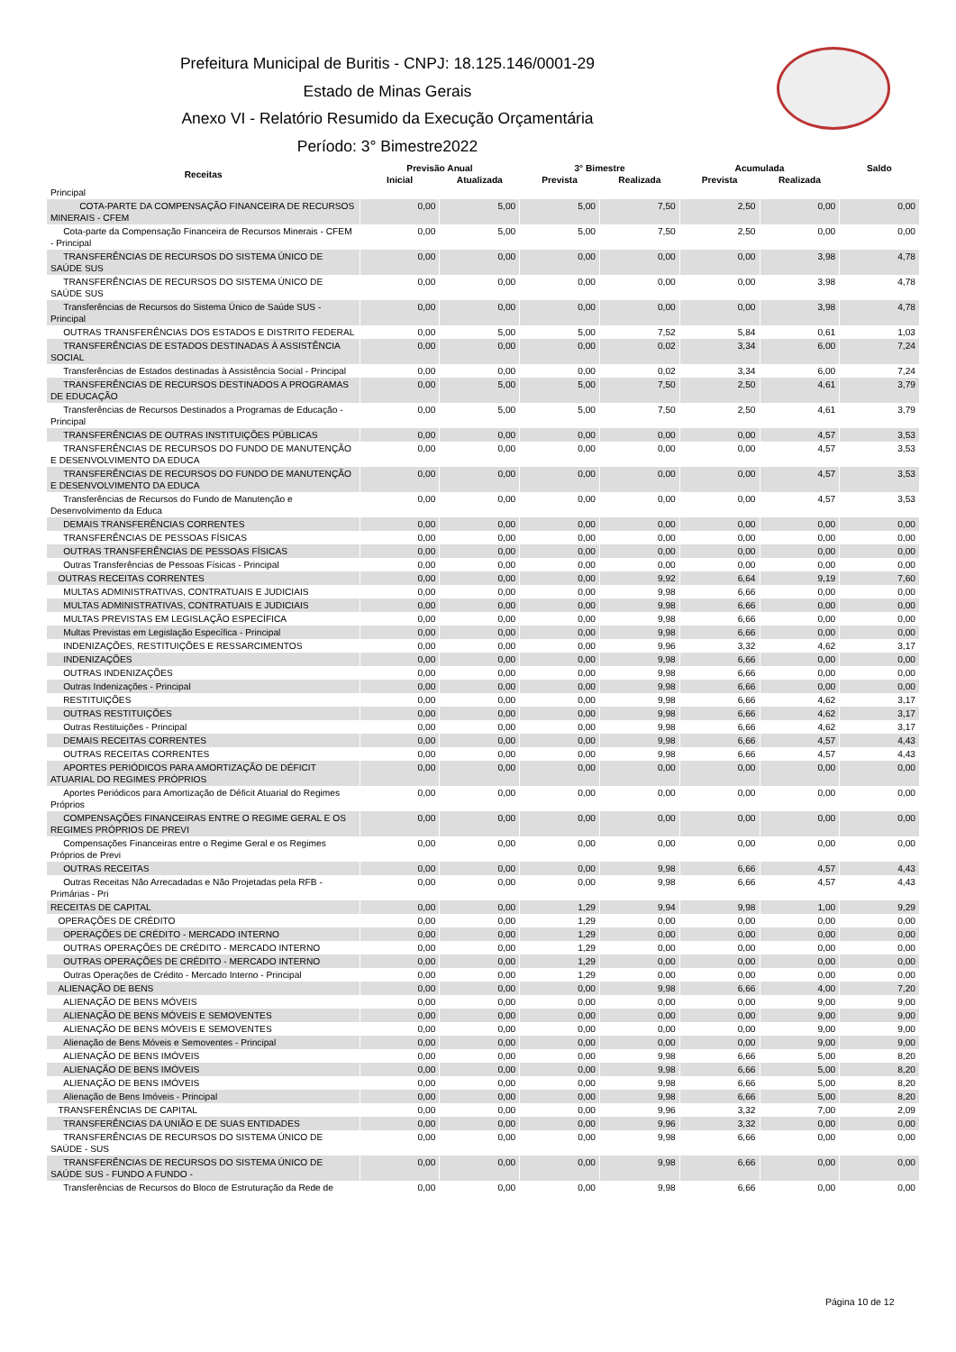Prefeitura Municipal de Buritis - CNPJ: 18.125.146/0001-29
Estado de Minas Gerais
Anexo VI - Relatório Resumido da Execução Orçamentária
Período: 3° Bimestre2022
| Receitas | Previsão Anual | | 3° Bimestre | | Acumulada | | Saldo |
| --- | --- | --- | --- | --- | --- | --- | --- |
| | Inicial | Atualizada | Prevista | Realizada | Prevista | Realizada | |
| Principal | | | | | | | |
| COTA-PARTE DA COMPENSAÇÃO FINANCEIRA DE RECURSOS MINERAIS - CFEM | 0,00 | 5,00 | 5,00 | 7,50 | 2,50 | 0,00 | 0,00 |
| Cota-parte da Compensação Financeira de Recursos Minerais - CFEM - Principal | 0,00 | 5,00 | 5,00 | 7,50 | 2,50 | 0,00 | 0,00 |
| TRANSFERÊNCIAS DE RECURSOS DO SISTEMA ÚNICO DE SAÚDE SUS | 0,00 | 0,00 | 0,00 | 0,00 | 0,00 | 3,98 | 4,78 |
| TRANSFERÊNCIAS DE RECURSOS DO SISTEMA ÚNICO DE SAÚDE SUS | 0,00 | 0,00 | 0,00 | 0,00 | 0,00 | 3,98 | 4,78 |
| Transferências de Recursos do Sistema Único de Saúde SUS - Principal | 0,00 | 0,00 | 0,00 | 0,00 | 0,00 | 3,98 | 4,78 |
| OUTRAS TRANSFERÊNCIAS DOS ESTADOS E DISTRITO FEDERAL | 0,00 | 5,00 | 5,00 | 7,52 | 5,84 | 0,61 | 1,03 |
| TRANSFERÊNCIAS DE ESTADOS DESTINADAS À ASSISTÊNCIA SOCIAL | 0,00 | 0,00 | 0,00 | 0,02 | 3,34 | 6,00 | 7,24 |
| Transferências de Estados destinadas à Assistência Social - Principal | 0,00 | 0,00 | 0,00 | 0,02 | 3,34 | 6,00 | 7,24 |
| TRANSFERÊNCIAS DE RECURSOS DESTINADOS A PROGRAMAS DE EDUCAÇÃO | 0,00 | 5,00 | 5,00 | 7,50 | 2,50 | 4,61 | 3,79 |
| Transferências de Recursos Destinados a Programas de Educação - Principal | 0,00 | 5,00 | 5,00 | 7,50 | 2,50 | 4,61 | 3,79 |
| TRANSFERÊNCIAS DE OUTRAS INSTITUIÇÕES PÚBLICAS | 0,00 | 0,00 | 0,00 | 0,00 | 0,00 | 4,57 | 3,53 |
| TRANSFERÊNCIAS DE RECURSOS DO FUNDO DE MANUTENÇÃO E DESENVOLVIMENTO DA EDUCA | 0,00 | 0,00 | 0,00 | 0,00 | 0,00 | 4,57 | 3,53 |
| TRANSFERÊNCIAS DE RECURSOS DO FUNDO DE MANUTENÇÃO E DESENVOLVIMENTO DA EDUCA | 0,00 | 0,00 | 0,00 | 0,00 | 0,00 | 4,57 | 3,53 |
| Transferências de Recursos do Fundo de Manutenção e Desenvolvimento da Educa | 0,00 | 0,00 | 0,00 | 0,00 | 0,00 | 4,57 | 3,53 |
| DEMAIS TRANSFERÊNCIAS CORRENTES | 0,00 | 0,00 | 0,00 | 0,00 | 0,00 | 0,00 | 0,00 |
| TRANSFERÊNCIAS DE PESSOAS FÍSICAS | 0,00 | 0,00 | 0,00 | 0,00 | 0,00 | 0,00 | 0,00 |
| OUTRAS TRANSFERÊNCIAS DE PESSOAS FÍSICAS | 0,00 | 0,00 | 0,00 | 0,00 | 0,00 | 0,00 | 0,00 |
| Outras Transferências de Pessoas Físicas - Principal | 0,00 | 0,00 | 0,00 | 0,00 | 0,00 | 0,00 | 0,00 |
| OUTRAS RECEITAS CORRENTES | 0,00 | 0,00 | 0,00 | 9,92 | 6,64 | 9,19 | 7,60 |
| MULTAS ADMINISTRATIVAS, CONTRATUAIS E JUDICIAIS | 0,00 | 0,00 | 0,00 | 9,98 | 6,66 | 0,00 | 0,00 |
| MULTAS ADMINISTRATIVAS, CONTRATUAIS E JUDICIAIS | 0,00 | 0,00 | 0,00 | 9,98 | 6,66 | 0,00 | 0,00 |
| MULTAS PREVISTAS EM LEGISLAÇÃO ESPECÍFICA | 0,00 | 0,00 | 0,00 | 9,98 | 6,66 | 0,00 | 0,00 |
| Multas Previstas em Legislação Específica - Principal | 0,00 | 0,00 | 0,00 | 9,98 | 6,66 | 0,00 | 0,00 |
| INDENIZAÇÕES, RESTITUIÇÕES E RESSARCIMENTOS | 0,00 | 0,00 | 0,00 | 9,96 | 3,32 | 4,62 | 3,17 |
| INDENIZAÇÕES | 0,00 | 0,00 | 0,00 | 9,98 | 6,66 | 0,00 | 0,00 |
| OUTRAS INDENIZAÇÕES | 0,00 | 0,00 | 0,00 | 9,98 | 6,66 | 0,00 | 0,00 |
| Outras Indenizações - Principal | 0,00 | 0,00 | 0,00 | 9,98 | 6,66 | 0,00 | 0,00 |
| RESTITUIÇÕES | 0,00 | 0,00 | 0,00 | 9,98 | 6,66 | 4,62 | 3,17 |
| OUTRAS RESTITUIÇÕES | 0,00 | 0,00 | 0,00 | 9,98 | 6,66 | 4,62 | 3,17 |
| Outras Restituições - Principal | 0,00 | 0,00 | 0,00 | 9,98 | 6,66 | 4,62 | 3,17 |
| DEMAIS RECEITAS CORRENTES | 0,00 | 0,00 | 0,00 | 9,98 | 6,66 | 4,57 | 4,43 |
| OUTRAS RECEITAS CORRENTES | 0,00 | 0,00 | 0,00 | 9,98 | 6,66 | 4,57 | 4,43 |
| APORTES PERIÓDICOS PARA AMORTIZAÇÃO DE DÉFICIT ATUARIAL DO REGIMES PRÓPRIOS | 0,00 | 0,00 | 0,00 | 0,00 | 0,00 | 0,00 | 0,00 |
| Aportes Periódicos para Amortização de Déficit Atuarial do Regimes Próprios | 0,00 | 0,00 | 0,00 | 0,00 | 0,00 | 0,00 | 0,00 |
| COMPENSAÇÕES FINANCEIRAS ENTRE O REGIME GERAL E OS REGIMES PRÓPRIOS DE PREVI | 0,00 | 0,00 | 0,00 | 0,00 | 0,00 | 0,00 | 0,00 |
| Compensações Financeiras entre o Regime Geral e os Regimes Próprios de Previ | 0,00 | 0,00 | 0,00 | 0,00 | 0,00 | 0,00 | 0,00 |
| OUTRAS RECEITAS | 0,00 | 0,00 | 0,00 | 9,98 | 6,66 | 4,57 | 4,43 |
| Outras Receitas Não Arrecadadas e Não Projetadas pela RFB - Primárias - Pri | 0,00 | 0,00 | 0,00 | 9,98 | 6,66 | 4,57 | 4,43 |
| RECEITAS DE CAPITAL | 0,00 | 0,00 | 1,29 | 9,94 | 9,98 | 1,00 | 9,29 |
| OPERAÇÕES DE CRÉDITO | 0,00 | 0,00 | 1,29 | 0,00 | 0,00 | 0,00 | 0,00 |
| OPERAÇÕES DE CRÉDITO - MERCADO INTERNO | 0,00 | 0,00 | 1,29 | 0,00 | 0,00 | 0,00 | 0,00 |
| OUTRAS OPERAÇÕES DE CRÉDITO - MERCADO INTERNO | 0,00 | 0,00 | 1,29 | 0,00 | 0,00 | 0,00 | 0,00 |
| OUTRAS OPERAÇÕES DE CRÉDITO - MERCADO INTERNO | 0,00 | 0,00 | 1,29 | 0,00 | 0,00 | 0,00 | 0,00 |
| Outras Operações de Crédito - Mercado Interno - Principal | 0,00 | 0,00 | 1,29 | 0,00 | 0,00 | 0,00 | 0,00 |
| ALIENAÇÃO DE BENS | 0,00 | 0,00 | 0,00 | 9,98 | 6,66 | 4,00 | 7,20 |
| ALIENAÇÃO DE BENS MÓVEIS | 0,00 | 0,00 | 0,00 | 0,00 | 0,00 | 9,00 | 9,00 |
| ALIENAÇÃO DE BENS MÓVEIS E SEMOVENTES | 0,00 | 0,00 | 0,00 | 0,00 | 0,00 | 9,00 | 9,00 |
| ALIENAÇÃO DE BENS MÓVEIS E SEMOVENTES | 0,00 | 0,00 | 0,00 | 0,00 | 0,00 | 9,00 | 9,00 |
| Alienação de Bens Móveis e Semoventes - Principal | 0,00 | 0,00 | 0,00 | 0,00 | 0,00 | 9,00 | 9,00 |
| ALIENAÇÃO DE BENS IMÓVEIS | 0,00 | 0,00 | 0,00 | 9,98 | 6,66 | 5,00 | 8,20 |
| ALIENAÇÃO DE BENS IMÓVEIS | 0,00 | 0,00 | 0,00 | 9,98 | 6,66 | 5,00 | 8,20 |
| ALIENAÇÃO DE BENS IMÓVEIS | 0,00 | 0,00 | 0,00 | 9,98 | 6,66 | 5,00 | 8,20 |
| Alienação de Bens Imóveis - Principal | 0,00 | 0,00 | 0,00 | 9,98 | 6,66 | 5,00 | 8,20 |
| TRANSFERÊNCIAS DE CAPITAL | 0,00 | 0,00 | 0,00 | 9,96 | 3,32 | 7,00 | 2,09 |
| TRANSFERÊNCIAS DA UNIÃO E DE SUAS ENTIDADES | 0,00 | 0,00 | 0,00 | 9,96 | 3,32 | 0,00 | 0,00 |
| TRANSFERÊNCIAS DE RECURSOS DO SISTEMA ÚNICO DE SAÚDE - SUS | 0,00 | 0,00 | 0,00 | 9,98 | 6,66 | 0,00 | 0,00 |
| TRANSFERÊNCIAS DE RECURSOS DO SISTEMA ÚNICO DE SAÚDE SUS - FUNDO A FUNDO - | 0,00 | 0,00 | 0,00 | 9,98 | 6,66 | 0,00 | 0,00 |
| Transferências de Recursos do Bloco de Estruturação da Rede de | 0,00 | 0,00 | 0,00 | 9,98 | 6,66 | 0,00 | 0,00 |
Página 10 de 12